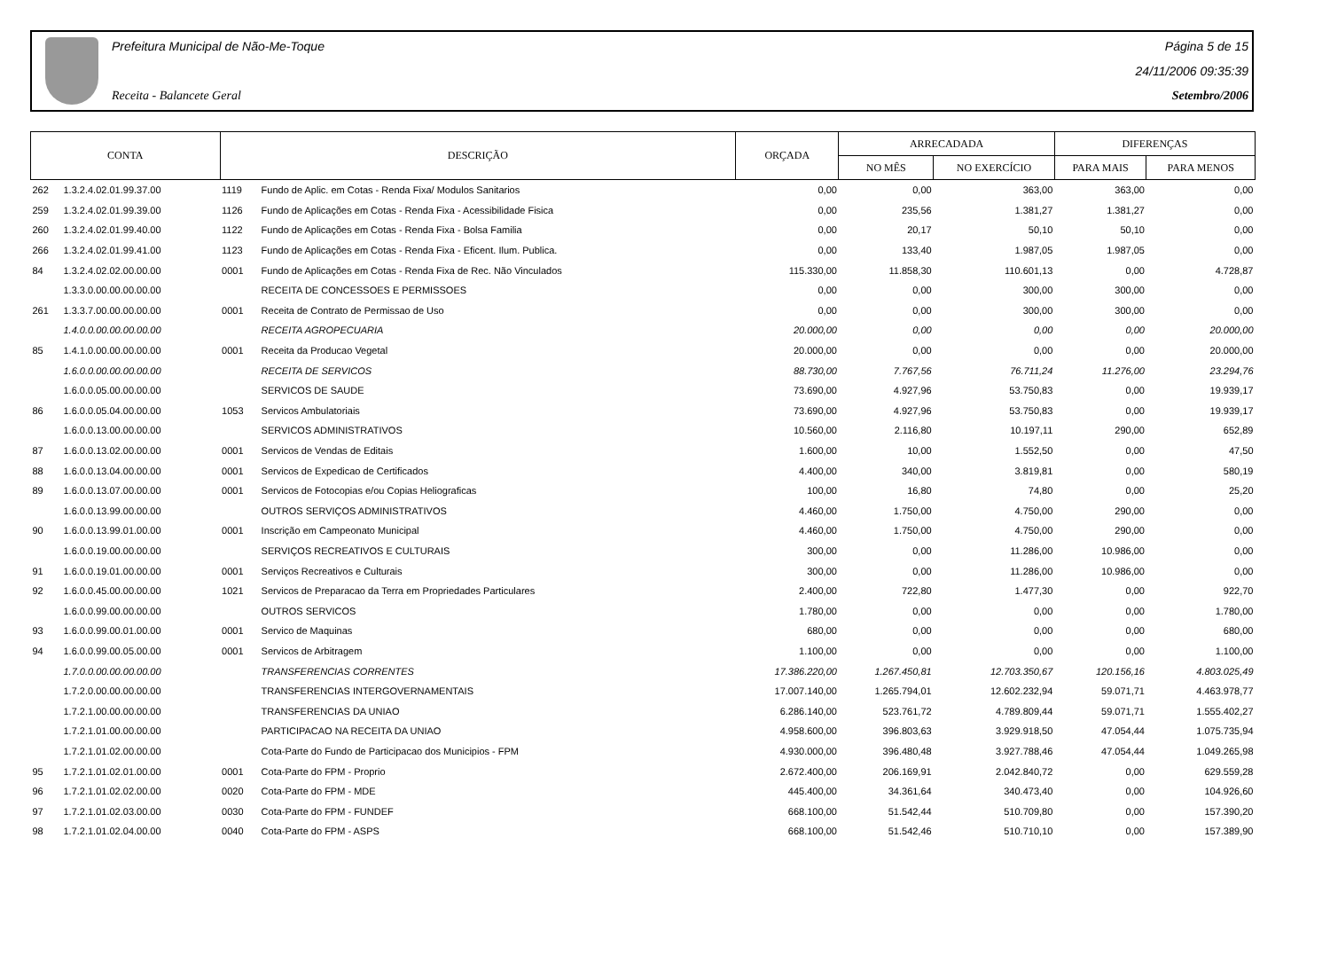Prefeitura Municipal de Não-Me-Toque
Receita - Balancete Geral
Página 5 de 15
24/11/2006 09:35:39
Setembro/2006
| CONTA | | DESCRIÇÃO | | ORÇADA | ARRECADADA | | DIFERENÇAS | |
| --- | --- | --- | --- | --- | --- | --- | --- | --- |
| | | | | | NO MÊS | NO EXERCÍCIO | PARA MAIS | PARA MENOS |
| 262 | 1.3.2.4.02.01.99.37.00 | 1119 | Fundo de Aplic. em Cotas - Renda Fixa/ Modulos Sanitarios | 0,00 | 0,00 | 363,00 | 363,00 | 0,00 |
| 259 | 1.3.2.4.02.01.99.39.00 | 1126 | Fundo de Aplicações em Cotas - Renda Fixa - Acessibilidade Fisica | 0,00 | 235,56 | 1.381,27 | 1.381,27 | 0,00 |
| 260 | 1.3.2.4.02.01.99.40.00 | 1122 | Fundo de Aplicações em Cotas - Renda Fixa - Bolsa Familia | 0,00 | 20,17 | 50,10 | 50,10 | 0,00 |
| 266 | 1.3.2.4.02.01.99.41.00 | 1123 | Fundo de Aplicações em Cotas - Renda Fixa - Eficent. Ilum. Publica. | 0,00 | 133,40 | 1.987,05 | 1.987,05 | 0,00 |
| 84 | 1.3.2.4.02.02.00.00.00 | 0001 | Fundo de Aplicações em Cotas - Renda Fixa de Rec. Não Vinculados | 115.330,00 | 11.858,30 | 110.601,13 | 0,00 | 4.728,87 |
| | 1.3.3.0.00.00.00.00.00 | | RECEITA DE CONCESSOES E PERMISSOES | 0,00 | 0,00 | 300,00 | 300,00 | 0,00 |
| 261 | 1.3.3.7.00.00.00.00.00 | 0001 | Receita de Contrato de Permissao de Uso | 0,00 | 0,00 | 300,00 | 300,00 | 0,00 |
| | 1.4.0.0.00.00.00.00.00 | | RECEITA AGROPECUARIA | 20.000,00 | 0,00 | 0,00 | 0,00 | 20.000,00 |
| 85 | 1.4.1.0.00.00.00.00.00 | 0001 | Receita da Producao Vegetal | 20.000,00 | 0,00 | 0,00 | 0,00 | 20.000,00 |
| | 1.6.0.0.00.00.00.00.00 | | RECEITA DE SERVICOS | 88.730,00 | 7.767,56 | 76.711,24 | 11.276,00 | 23.294,76 |
| | 1.6.0.0.05.00.00.00.00 | | SERVICOS DE SAUDE | 73.690,00 | 4.927,96 | 53.750,83 | 0,00 | 19.939,17 |
| 86 | 1.6.0.0.05.04.00.00.00 | 1053 | Servicos Ambulatoriais | 73.690,00 | 4.927,96 | 53.750,83 | 0,00 | 19.939,17 |
| | 1.6.0.0.13.00.00.00.00 | | SERVICOS ADMINISTRATIVOS | 10.560,00 | 2.116,80 | 10.197,11 | 290,00 | 652,89 |
| 87 | 1.6.0.0.13.02.00.00.00 | 0001 | Servicos de Vendas de Editais | 1.600,00 | 10,00 | 1.552,50 | 0,00 | 47,50 |
| 88 | 1.6.0.0.13.04.00.00.00 | 0001 | Servicos de Expedicao de Certificados | 4.400,00 | 340,00 | 3.819,81 | 0,00 | 580,19 |
| 89 | 1.6.0.0.13.07.00.00.00 | 0001 | Servicos de Fotocopias e/ou Copias Heliograficas | 100,00 | 16,80 | 74,80 | 0,00 | 25,20 |
| | 1.6.0.0.13.99.00.00.00 | | OUTROS SERVIÇOS ADMINISTRATIVOS | 4.460,00 | 1.750,00 | 4.750,00 | 290,00 | 0,00 |
| 90 | 1.6.0.0.13.99.01.00.00 | 0001 | Inscrição em Campeonato Municipal | 4.460,00 | 1.750,00 | 4.750,00 | 290,00 | 0,00 |
| | 1.6.0.0.19.00.00.00.00 | | SERVIÇOS RECREATIVOS E CULTURAIS | 300,00 | 0,00 | 11.286,00 | 10.986,00 | 0,00 |
| 91 | 1.6.0.0.19.01.00.00.00 | 0001 | Serviços Recreativos e Culturais | 300,00 | 0,00 | 11.286,00 | 10.986,00 | 0,00 |
| 92 | 1.6.0.0.45.00.00.00.00 | 1021 | Servicos de Preparacao da Terra em Propriedades Particulares | 2.400,00 | 722,80 | 1.477,30 | 0,00 | 922,70 |
| | 1.6.0.0.99.00.00.00.00 | | OUTROS SERVICOS | 1.780,00 | 0,00 | 0,00 | 0,00 | 1.780,00 |
| 93 | 1.6.0.0.99.00.01.00.00 | 0001 | Servico de Maquinas | 680,00 | 0,00 | 0,00 | 0,00 | 680,00 |
| 94 | 1.6.0.0.99.00.05.00.00 | 0001 | Servicos de Arbitragem | 1.100,00 | 0,00 | 0,00 | 0,00 | 1.100,00 |
| | 1.7.0.0.00.00.00.00.00 | | TRANSFERENCIAS CORRENTES | 17.386.220,00 | 1.267.450,81 | 12.703.350,67 | 120.156,16 | 4.803.025,49 |
| | 1.7.2.0.00.00.00.00.00 | | TRANSFERENCIAS INTERGOVERNAMENTAIS | 17.007.140,00 | 1.265.794,01 | 12.602.232,94 | 59.071,71 | 4.463.978,77 |
| | 1.7.2.1.00.00.00.00.00 | | TRANSFERENCIAS DA UNIAO | 6.286.140,00 | 523.761,72 | 4.789.809,44 | 59.071,71 | 1.555.402,27 |
| | 1.7.2.1.01.00.00.00.00 | | PARTICIPACAO NA RECEITA DA UNIAO | 4.958.600,00 | 396.803,63 | 3.929.918,50 | 47.054,44 | 1.075.735,94 |
| | 1.7.2.1.01.02.00.00.00 | | Cota-Parte do Fundo de Participacao dos Municipios - FPM | 4.930.000,00 | 396.480,48 | 3.927.788,46 | 47.054,44 | 1.049.265,98 |
| 95 | 1.7.2.1.01.02.01.00.00 | 0001 | Cota-Parte do FPM - Proprio | 2.672.400,00 | 206.169,91 | 2.042.840,72 | 0,00 | 629.559,28 |
| 96 | 1.7.2.1.01.02.02.00.00 | 0020 | Cota-Parte do FPM - MDE | 445.400,00 | 34.361,64 | 340.473,40 | 0,00 | 104.926,60 |
| 97 | 1.7.2.1.01.02.03.00.00 | 0030 | Cota-Parte do FPM - FUNDEF | 668.100,00 | 51.542,44 | 510.709,80 | 0,00 | 157.390,20 |
| 98 | 1.7.2.1.01.02.04.00.00 | 0040 | Cota-Parte do FPM - ASPS | 668.100,00 | 51.542,46 | 510.710,10 | 0,00 | 157.389,90 |